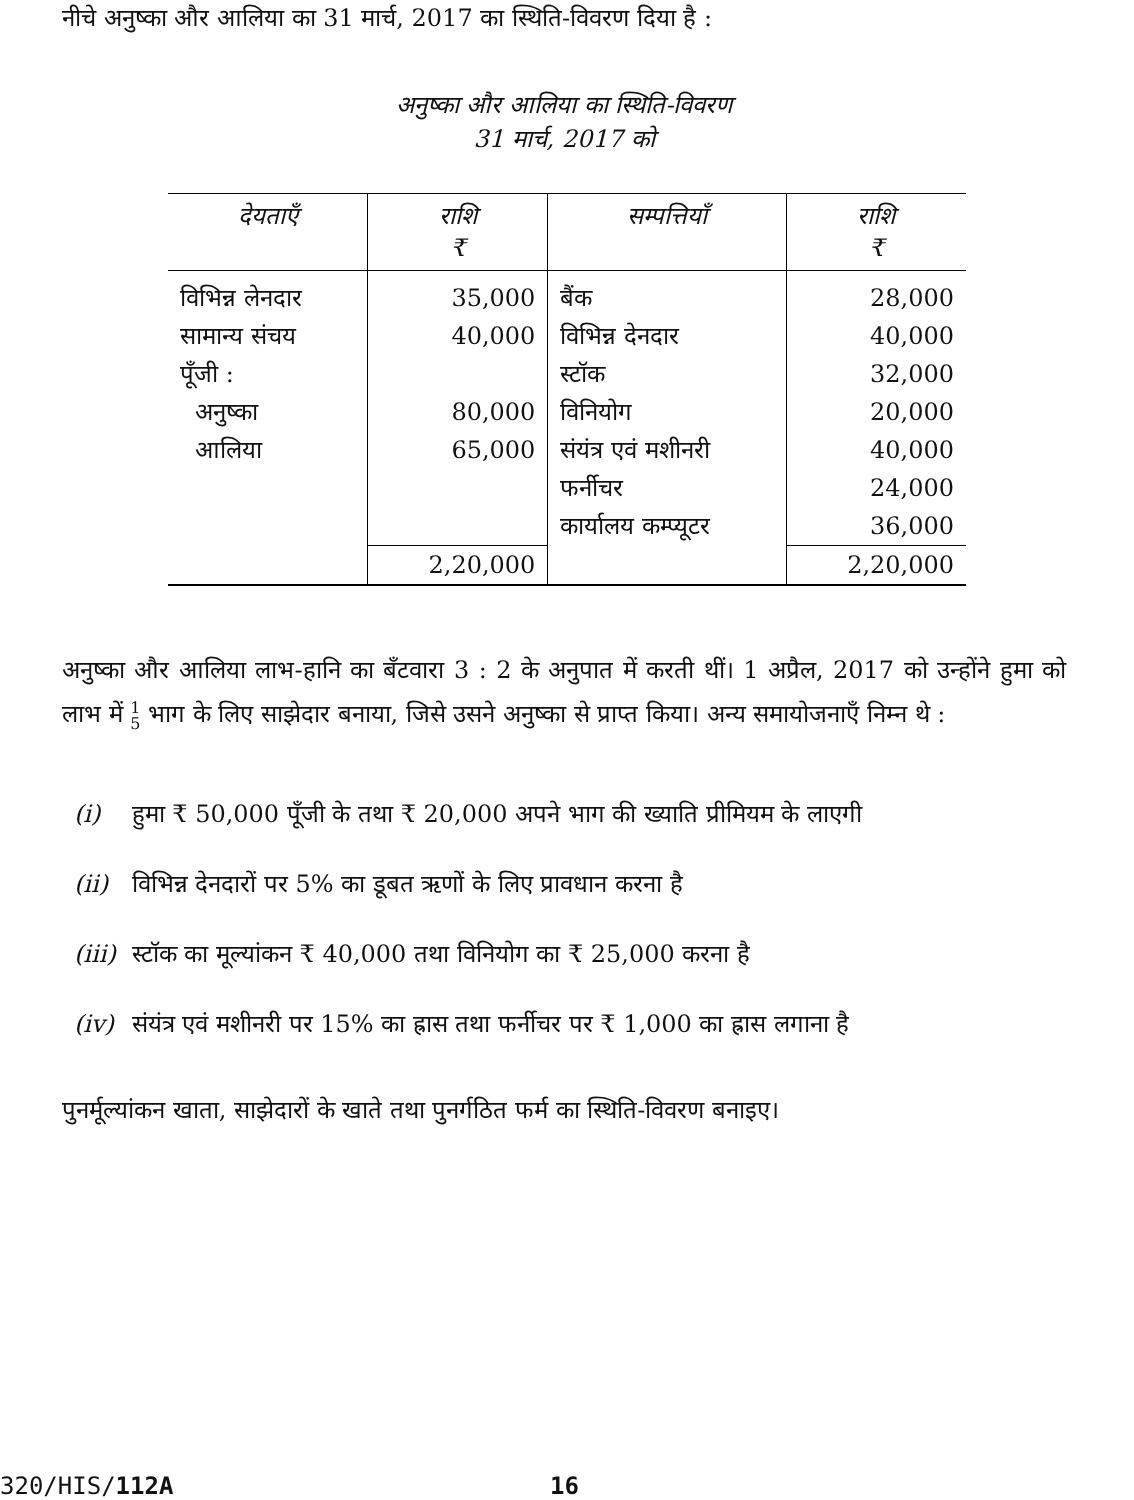नीचे अनुष्का और आलिया का 31 मार्च, 2017 का स्थिति-विवरण दिया है :
अनुष्का और आलिया का स्थिति-विवरण
31 मार्च, 2017 को
| देयताएँ | राशि ₹ | सम्पत्तियाँ | राशि ₹ |
| --- | --- | --- | --- |
| विभिन्न लेनदार सामान्य संचय पूँजी : अनुष्का आलिया | 35,000 40,000 80,000 65,000 | बैंक विभिन्न देनदार स्टॉक विनियोग संयंत्र एवं मशीनरी फर्नीचर कार्यालय कम्प्यूटर | 28,000 40,000 32,000 20,000 40,000 24,000 36,000 |
| | 2,20,000 | | 2,20,000 |
अनुष्का और आलिया लाभ-हानि का बँटवारा 3 : 2 के अनुपात में करती थीं। 1 अप्रैल, 2017 को उन्होंने हुमा को लाभ में 1
5 भाग के लिए साझेदार बनाया, जिसे उसने अनुष्का से प्राप्त किया। अन्य समायोजनाएँ निम्न थे :
(i) हुमा ₹ 50,000 पूँजी के तथा ₹ 20,000 अपने भाग की ख्याति प्रीमियम के लाएगी
(ii) विभिन्न देनदारों पर 5% का डूबत ऋणों के लिए प्रावधान करना है
(iii) स्टॉक का मूल्यांकन ₹ 40,000 तथा विनियोग का ₹ 25,000 करना है
(iv) संयंत्र एवं मशीनरी पर 15% का ह्रास तथा फर्नीचर पर ₹ 1,000 का ह्रास लगाना है
पुनर्मूल्यांकन खाता, साझेदारों के खाते तथा पुनर्गठित फर्म का स्थिति-विवरण बनाइए।
320/HIS/112A 16